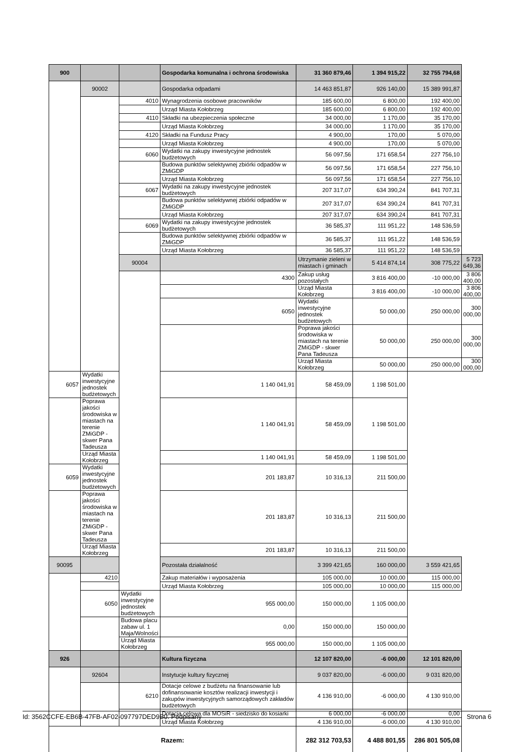| 900 | | | Gospodarka komunalna i ochrona środowiska | 31 360 879,46 | 1 394 915,22 | 32 755 794,68 | |
| | 90002 | | Gospodarka odpadami | 14 463 851,87 | 926 140,00 | 15 389 991,87 | |
| | | 4010 | Wynagrodzenia osobowe pracowników | 185 600,00 | 6 800,00 | 192 400,00 | |
| | | | Urząd Miasta Kołobrzeg | 185 600,00 | 6 800,00 | 192 400,00 | |
| | | 4110 | Składki na ubezpieczenia społeczne | 34 000,00 | 1 170,00 | 35 170,00 | |
| | | | Urząd Miasta Kołobrzeg | 34 000,00 | 1 170,00 | 35 170,00 | |
| | | 4120 | Składki na Fundusz Pracy | 4 900,00 | 170,00 | 5 070,00 | |
| | | | Urząd Miasta Kołobrzeg | 4 900,00 | 170,00 | 5 070,00 | |
| | | 6060 | Wydatki na zakupy inwestycyjne jednostek budżetowych | 56 097,56 | 171 658,54 | 227 756,10 | |
| | | | Budowa punktów selektywnej zbiórki odpadów w ZMiGDP | 56 097,56 | 171 658,54 | 227 756,10 | |
| | | | Urząd Miasta Kołobrzeg | 56 097,56 | 171 658,54 | 227 756,10 | |
| | | 6067 | Wydatki na zakupy inwestycyjne jednostek budżetowych | 207 317,07 | 634 390,24 | 841 707,31 | |
| | | | Budowa punktów selektywnej zbiórki odpadów w ZMiGDP | 207 317,07 | 634 390,24 | 841 707,31 | |
| | | | Urząd Miasta Kołobrzeg | 207 317,07 | 634 390,24 | 841 707,31 | |
| | | 6069 | Wydatki na zakupy inwestycyjne jednostek budżetowych | 36 585,37 | 111 951,22 | 148 536,59 | |
| | | | Budowa punktów selektywnej zbiórki odpadów w ZMiGDP | 36 585,37 | 111 951,22 | 148 536,59 | |
| | | | Urząd Miasta Kołobrzeg | 36 585,37 | 111 951,22 | 148 536,59 | |
| | | 90004 | | Utrzymanie zieleni w miastach i gminach | 5 414 874,14 | 308 775,22 | 5 723 649,36 |
| | | | 4300 | Zakup usług pozostałych | 3 816 400,00 | -10 000,00 | 3 806 400,00 |
| | | | | Urząd Miasta Kołobrzeg | 3 816 400,00 | -10 000,00 | 3 806 400,00 |
| | | | 6050 | Wydatki inwestycyjne jednostek budżetowych | 50 000,00 | 250 000,00 | 300 000,00 |
| | | | | Poprawa jakości środowiska w miastach na terenie ZMiGDP - skwer Pana Tadeusza | 50 000,00 | 250 000,00 | 300 000,00 |
| | | | | Urząd Miasta Kołobrzeg | 50 000,00 | 250 000,00 | 300 000,00 |
| 6057 | Wydatki inwestycyjne jednostek budżetowych | | 1 140 041,91 | 58 459,09 | 1 198 501,00 | | |
| | Poprawa jakości środowiska w miastach na terenie ZMiGDP - skwer Pana Tadeusza | | 1 140 041,91 | 58 459,09 | 1 198 501,00 | | |
| | Urząd Miasta Kołobrzeg | | 1 140 041,91 | 58 459,09 | 1 198 501,00 | | |
| 6059 | Wydatki inwestycyjne jednostek budżetowych | | 201 183,87 | 10 316,13 | 211 500,00 | | |
| | Poprawa jakości środowiska w miastach na terenie ZMiGDP - skwer Pana Tadeusza | | 201 183,87 | 10 316,13 | 211 500,00 | | |
| | Urząd Miasta Kołobrzeg | | 201 183,87 | 10 316,13 | 211 500,00 | | |
| 90095 | | | Pozostała działalność | 3 399 421,65 | 160 000,00 | 3 559 421,65 | |
| | 4210 | | Zakup materiałów i wyposażenia | 105 000,00 | 10 000,00 | 115 000,00 | |
| | | | Urząd Miasta Kołobrzeg | 105 000,00 | 10 000,00 | 115 000,00 | |
| | 6050 | Wydatki inwestycyjne jednostek budżetowych | 955 000,00 | 150 000,00 | 1 105 000,00 | | |
| | | Budowa placu zabaw ul. 1 Maja/Wolności | 0,00 | 150 000,00 | 150 000,00 | | |
| | | Urząd Miasta Kołobrzeg | 955 000,00 | 150 000,00 | 1 105 000,00 | | |
| 926 | | | Kultura fizyczna | 12 107 820,00 | -6 000,00 | 12 101 820,00 | |
| | 92604 | | Instytucje kultury fizycznej | 9 037 820,00 | -6 000,00 | 9 031 820,00 | |
| | | 6210 | Dotacje celowe z budżetu na finansowanie lub dofinansowanie kosztów realizacji inwestycji i zakupów inwestycyjnych samorządowych zakładów budżetowych | 4 136 910,00 | -6 000,00 | 4 130 910,00 | |
| | | | Dotacja celowa dla MOSiR - siedzisko do kosiarki | 6 000,00 | -6 000,00 | 0,00 | |
| | | | Urząd Miasta Kołobrzeg | 4 136 910,00 | -6 000,00 | 4 130 910,00 | |
| Razem: | | | | 282 312 703,53 | 4 488 801,55 | 286 801 505,08 | |
Id: 3562CCFE-EB6B-47FB-AF02-097797DED9B0. Podpisany Strona 6